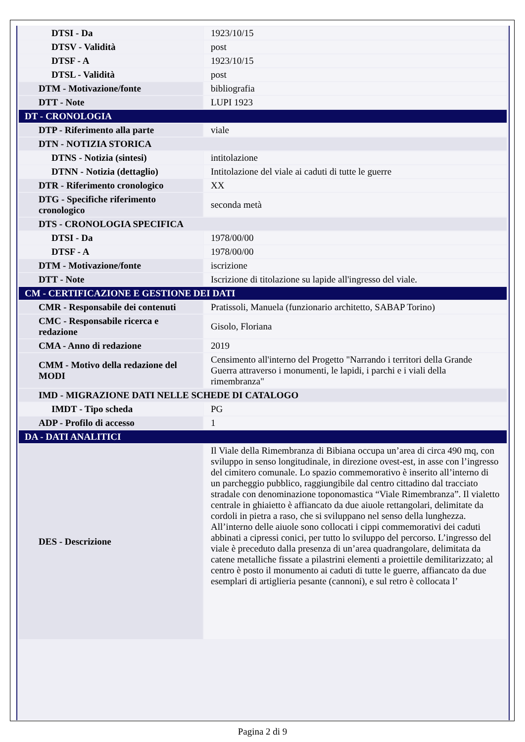| DTSI - Da | 1923/10/15 |
| DTSV - Validità | post |
| DTSF - A | 1923/10/15 |
| DTSL - Validità | post |
| DTM - Motivazione/fonte | bibliografia |
| DTT - Note | LUPI 1923 |
| DT - CRONOLOGIA | |
| DTP - Riferimento alla parte | viale |
| DTN - NOTIZIA STORICA | |
| DTNS - Notizia (sintesi) | intitolazione |
| DTNN - Notizia (dettaglio) | Intitolazione del viale ai caduti di tutte le guerre |
| DTR - Riferimento cronologico | XX |
| DTG - Specifiche riferimento cronologico | seconda metà |
| DTS - CRONOLOGIA SPECIFICA | |
| DTSI - Da | 1978/00/00 |
| DTSF - A | 1978/00/00 |
| DTM - Motivazione/fonte | iscrizione |
| DTT - Note | Iscrizione di titolazione su lapide all'ingresso del viale. |
| CM - CERTIFICAZIONE E GESTIONE DEI DATI | |
| CMR - Responsabile dei contenuti | Pratissoli, Manuela (funzionario architetto, SABAP Torino) |
| CMC - Responsabile ricerca e redazione | Gisolo, Floriana |
| CMA - Anno di redazione | 2019 |
| CMM - Motivo della redazione del MODI | Censimento all'interno del Progetto "Narrando i territori della Grande Guerra attraverso i monumenti, le lapidi, i parchi e i viali della rimembranza" |
| IMD - MIGRAZIONE DATI NELLE SCHEDE DI CATALOGO | |
| IMDT - Tipo scheda | PG |
| ADP - Profilo di accesso | 1 |
| DA - DATI ANALITICI | |
| DES - Descrizione | Il Viale della Rimembranza di Bibiana occupa un’area di circa 490 mq, con sviluppo in senso longitudinale, in direzione ovest-est, in asse con l’ingresso del cimitero comunale. Lo spazio commemorativo è inserito all’interno di un parcheggio pubblico, raggiungibile dal centro cittadino dal tracciato stradale con denominazione toponomastica “Viale Rimembranza”. Il vialetto centrale in ghiaietto è affiancato da due aiuole rettangolari, delimitate da cordoli in pietra a raso, che si sviluppano nel senso della lunghezza. All’interno delle aiuole sono collocati i cippi commemorativi dei caduti abbinati a cipressi conici, per tutto lo sviluppo del percorso. L’ingresso del viale è preceduto dalla presenza di un’area quadrangolare, delimitata da catene metalliche fissate a pilastrini elementi a proiettile demilitarizzato; al centro è posto il monumento ai caduti di tutte le guerre, affiancato da due esemplari di artiglieria pesante (cannoni), e sul retro è collocata l’ |
Pagina 2 di 9